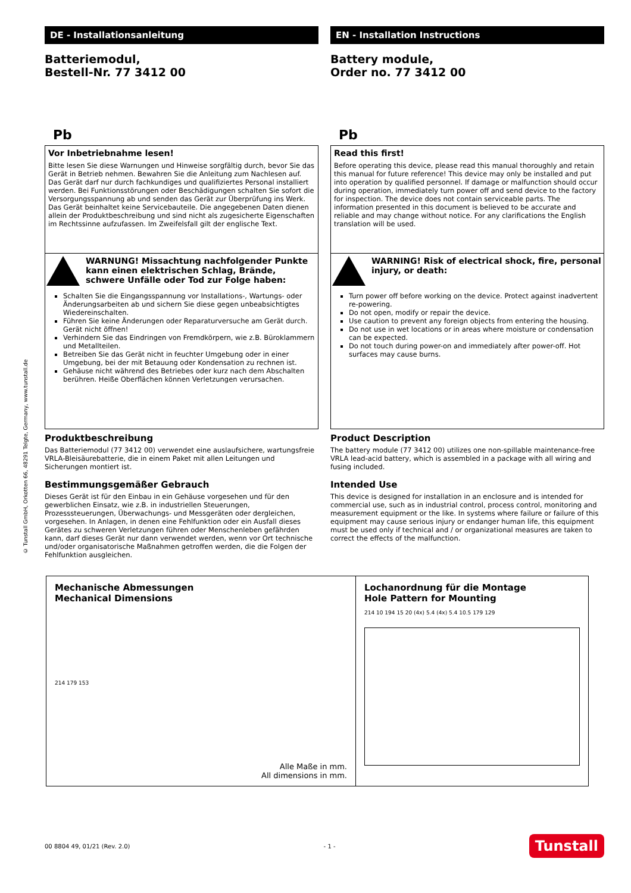© Tunstall GmbH, Orkotten 66, 48291 Telgte, Germany, www.tunstall.de
DE - Installationsanleitung
Batteriemodul,
Bestell-Nr. 77 3412 00
Pb
Vor Inbetriebnahme lesen!
Bitte lesen Sie diese Warnungen und Hinweise sorgfältig durch, bevor Sie das Gerät in Betrieb nehmen. Bewahren Sie die Anleitung zum Nachlesen auf. Das Gerät darf nur durch fachkundiges und qualifiziertes Personal installiert werden. Bei Funktionsstörungen oder Beschädigungen schalten Sie sofort die Versorgungsspannung ab und senden das Gerät zur Überprüfung ins Werk. Das Gerät beinhaltet keine Servicebauteile. Die angegebenen Daten dienen allein der Produktbeschreibung und sind nicht als zugesicherte Eigenschaften im Rechtssinne aufzufassen. Im Zweifelsfall gilt der englische Text.
WARNUNG! Missachtung nachfolgender Punkte kann einen elektrischen Schlag, Brände, schwere Unfälle oder Tod zur Folge haben:
Schalten Sie die Eingangsspannung vor Installations-, Wartungs- oder Änderungsarbeiten ab und sichern Sie diese gegen unbeabsichtigtes Wiedereinschalten.
Führen Sie keine Änderungen oder Reparaturversuche am Gerät durch. Gerät nicht öffnen!
Verhindern Sie das Eindringen von Fremdkörpern, wie z.B. Büroklammern und Metallteilen.
Betreiben Sie das Gerät nicht in feuchter Umgebung oder in einer Umgebung, bei der mit Betauung oder Kondensation zu rechnen ist.
Gehäuse nicht während des Betriebes oder kurz nach dem Abschalten berühren. Heiße Oberflächen können Verletzungen verursachen.
Produktbeschreibung
Das Batteriemodul (77 3412 00) verwendet eine auslaufsichere, wartungsfreie VRLA-Bleisäurebatterie, die in einem Paket mit allen Leitungen und Sicherungen montiert ist.
Bestimmungsgemäßer Gebrauch
Dieses Gerät ist für den Einbau in ein Gehäuse vorgesehen und für den gewerblichen Einsatz, wie z.B. in industriellen Steuerungen, Prozesssteuerungen, Überwachungs- und Messgeräten oder dergleichen, vorgesehen. In Anlagen, in denen eine Fehlfunktion oder ein Ausfall dieses Gerätes zu schweren Verletzungen führen oder Menschenleben gefährden kann, darf dieses Gerät nur dann verwendet werden, wenn vor Ort technische und/oder organisatorische Maßnahmen getroffen werden, die die Folgen der Fehlfunktion ausgleichen.
EN - Installation Instructions
Battery module,
Order no. 77 3412 00
Pb
Read this first!
Before operating this device, please read this manual thoroughly and retain this manual for future reference! This device may only be installed and put into operation by qualified personnel. If damage or malfunction should occur during operation, immediately turn power off and send device to the factory for inspection. The device does not contain serviceable parts. The information presented in this document is believed to be accurate and reliable and may change without notice. For any clarifications the English translation will be used.
WARNING! Risk of electrical shock, fire, personal injury, or death:
Turn power off before working on the device. Protect against inadvertent re-powering.
Do not open, modify or repair the device.
Use caution to prevent any foreign objects from entering the housing.
Do not use in wet locations or in areas where moisture or condensation can be expected.
Do not touch during power-on and immediately after power-off. Hot surfaces may cause burns.
Product Description
The battery module (77 3412 00) utilizes one non-spillable maintenance-free VRLA lead-acid battery, which is assembled in a package with all wiring and fusing included.
Intended Use
This device is designed for installation in an enclosure and is intended for commercial use, such as in industrial control, process control, monitoring and measurement equipment or the like. In systems where failure or failure of this equipment may cause serious injury or endanger human life, this equipment must be used only if technical and / or organizational measures are taken to correct the effects of the malfunction.
Mechanische Abmessungen
Mechanical Dimensions
214 179 153
Alle Maße in mm.
All dimensions in mm.
Lochanordnung für die Montage
Hole Pattern for Mounting
214 10 194 15 20 (4x) 5.4 (4x) 5.4 10.5 179 129
00 8804 49, 01/21 (Rev. 2.0) - 1 - Tunstall